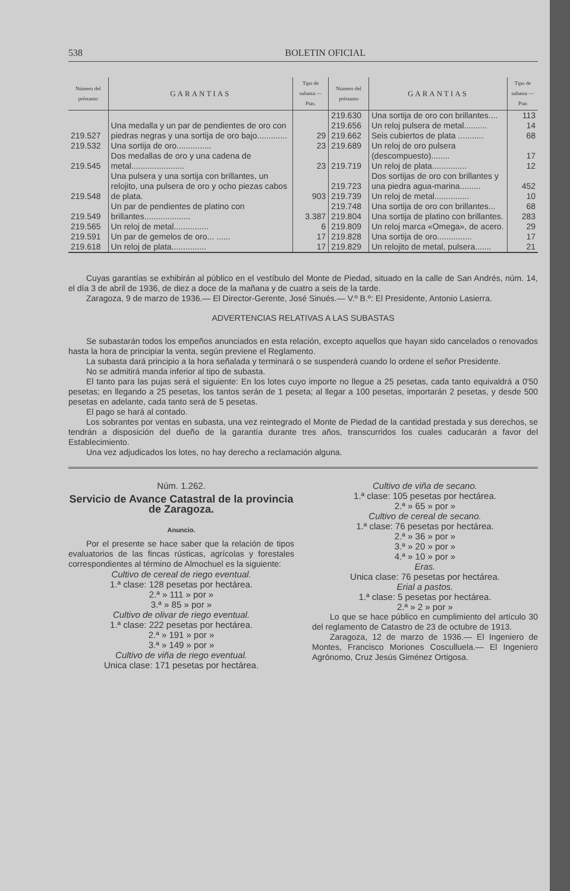538 BOLETIN OFICIAL
| Número del préstamo | GARANTIAS | Tipo de subasta — Ptas. | Número del préstamo | GARANTIAS | Tipo de subasta — Ptas |
| --- | --- | --- | --- | --- | --- |
| 219.527 | Una medalla y un par de pendientes de oro con piedras negras y una sortija de oro bajo............. | 29 | 219.630 219.656 219.662 | Una sortija de oro con brillantes.... Un reloj pulsera de metal.......... Seis cubiertos de plata ........... | 113 14 68 |
| 219.532 | Una sortija de oro............... | 23 | 219.689 219.719 | Un reloj de oro pulsera (descompuesto)........ Un reloj de plata............... | 17 12 |
| 219.545 | Dos medallas de oro y una cadena de metal....................... | 23 | | | |
| 219.548 | Una pulsera y una sortija con brillantes, un relojito, una pulsera de oro y ocho piezas cabos de plata. | 903 | 219.723 219.739 | Dos sortijas de oro con brillantes y una piedra agua-marina......... Un reloj de metal............... | 452 10 |
| 219.549 | Un par de pendientes de platino con brillantes.................... | 3.387 | 219.748 219.804 | Una sortija de oro con brillantes... Una sortija de platino con brillantes. | 68 283 |
| 219.565 | Un reloj de metal............... | 6 | 219.809 | Un reloj marca «Omega», de acero. | 29 |
| 219.591 | Un par de gemelos de oro... ...... | 17 | 219.828 | Una sortija de oro............... | 17 |
| 219.618 | Un reloj de plata............... | 17 | 219.829 | Un relojito de metal, pulsera....... | 21 |
Cuyas garantías se exhibirán al público en el vestíbulo del Monte de Piedad, situado en la calle de San Andrés, núm. 14, el día 3 de abril de 1936, de diez a doce de la mañana y de cuatro a seis de la tarde.
Zaragoza, 9 de marzo de 1936.— El Director-Gerente, José Sinués.— V.º B.º: El Presidente, Antonio Lasierra.
ADVERTENCIAS RELATIVAS A LAS SUBASTAS
Se subastarán todos los empeños anunciados en esta relación, excepto aquellos que hayan sido cancelados o renovados hasta la hora de principiar la venta, según previene el Reglamento.
La subasta dará principio a la hora señalada y terminará o se suspenderá cuando lo ordene el señor Presidente.
No se admitirá manda inferior al tipo de subasta.
El tanto para las pujas será el siguiente: En los lotes cuyo importe no llegue a 25 pesetas, cada tanto equivaldrá a 0'50 pesetas; en llegando a 25 pesetas, los tantos serán de 1 peseta; al llegar a 100 pesetas, importarán 2 pesetas, y desde 500 pesetas en adelante, cada tanto será de 5 pesetas.
El pago se hará al contado.
Los sobrantes por ventas en subasta, una vez reintegrado el Monte de Piedad de la cantidad prestada y sus derechos, se tendrán a disposición del dueño de la garantía durante tres años, transcurridos los cuales caducarán a favor del Establecimiento.
Una vez adjudicados los lotes, no hay derecho a reclamación alguna.
Núm. 1.262.
Servicio de Avance Catastral de la provincia de Zaragoza.
Anuncio.
Por el presente se hace saber que la relación de tipos evaluatorios de las fincas rústicas, agrícolas y forestales correspondientes al término de Almochuel es la siguiente:
Cultivo de cereal de riego eventual.
1.ª clase: 128 pesetas por hectárea.
2.ª » 111 » por »
3.ª » 85 » por »
Cultivo de olivar de riego eventual.
1.ª clase: 222 pesetas por hectárea.
2.ª » 191 » por »
3.ª » 149 » por »
Cultivo de viña de riego eventual.
Unica clase: 171 pesetas por hectárea.
Cultivo de viña de secano.
1.ª clase: 105 pesetas por hectárea.
2.ª » 65 » por »
Cultivo de cereal de secano.
1.ª clase: 76 pesetas por hectárea.
2.ª » 36 » por »
3.ª » 20 » por »
4.ª » 10 » por »
Eras.
Unica clase: 76 pesetas por hectárea.
Erial a pastos.
1.ª clase: 5 pesetas por hectárea.
2.ª » 2 » por »
Lo que se hace público en cumplimiento del artículo 30 del reglamento de Catastro de 23 de octubre de 1913.
Zaragoza, 12 de marzo de 1936.— El Ingeniero de Montes, Francisco Moriones Cosculluela.— El Ingeniero Agrónomo, Cruz Jesús Giménez Ortigosa.